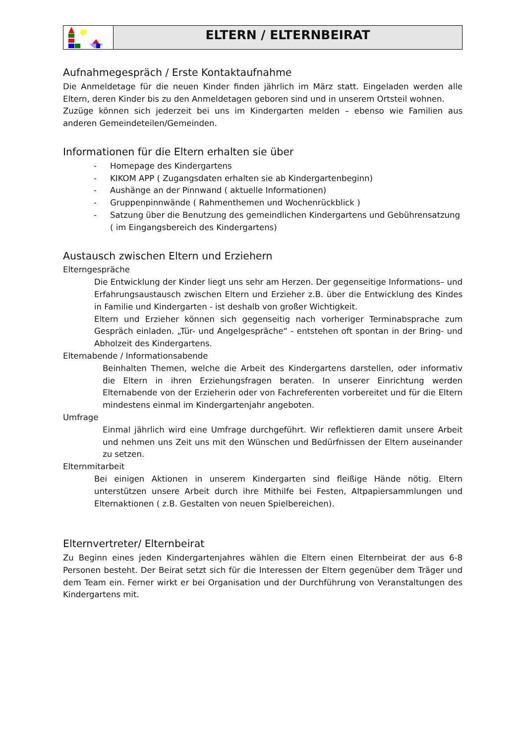ELTERN / ELTERNBEIRAT
Aufnahmegespräch / Erste Kontaktaufnahme
Die Anmeldetage für die neuen Kinder finden jährlich im März statt. Eingeladen werden alle Eltern, deren Kinder bis zu den Anmeldetagen geboren sind und in unserem Ortsteil wohnen.
Zuzüge können sich jederzeit bei uns im Kindergarten melden – ebenso wie Familien aus anderen Gemeindeteilen/Gemeinden.
Informationen für die Eltern erhalten sie über
- Homepage des Kindergartens
- KIKOM APP ( Zugangsdaten erhalten sie ab Kindergartenbeginn)
- Aushänge an der Pinnwand ( aktuelle Informationen)
- Gruppenpinnwände ( Rahmenthemen und Wochenrückblick )
- Satzung über die Benutzung des gemeindlichen Kindergartens und Gebührensatzung ( im Eingangsbereich des Kindergartens)
Austausch zwischen Eltern und Erziehern
Elterngespräche
Die Entwicklung der Kinder liegt uns sehr am Herzen. Der gegenseitige Informations– und Erfahrungsaustausch zwischen Eltern und Erzieher z.B. über die Entwicklung des Kindes in Familie und Kindergarten - ist deshalb von großer Wichtigkeit.
Eltern und Erzieher können sich gegenseitig nach vorheriger Terminabsprache zum Gespräch einladen. „Tür- und Angelgespräche“ - entstehen oft spontan in der Bring- und Abholzeit des Kindergartens.
Elternabende / Informationsabende
Beinhalten Themen, welche die Arbeit des Kindergartens darstellen, oder informativ die Eltern in ihren Erziehungsfragen beraten. In unserer Einrichtung werden Elternabende von der Erzieherin oder von Fachreferenten vorbereitet und für die Eltern mindestens einmal im Kindergartenjahr angeboten.
Umfrage
Einmal jährlich wird eine Umfrage durchgeführt. Wir reflektieren damit unsere Arbeit und nehmen uns Zeit uns mit den Wünschen und Bedürfnissen der Eltern auseinander zu setzen.
Elternmitarbeit
Bei einigen Aktionen in unserem Kindergarten sind fleißige Hände nötig. Eltern unterstützen unsere Arbeit durch ihre Mithilfe bei Festen, Altpapiersammlungen und Elternaktionen ( z.B. Gestalten von neuen Spielbereichen).
Elternvertreter/ Elternbeirat
Zu Beginn eines jeden Kindergartenjahres wählen die Eltern einen Elternbeirat der aus 6-8 Personen besteht. Der Beirat setzt sich für die Interessen der Eltern gegenüber dem Träger und dem Team ein. Ferner wirkt er bei Organisation und der Durchführung von Veranstaltungen des Kindergartens mit.